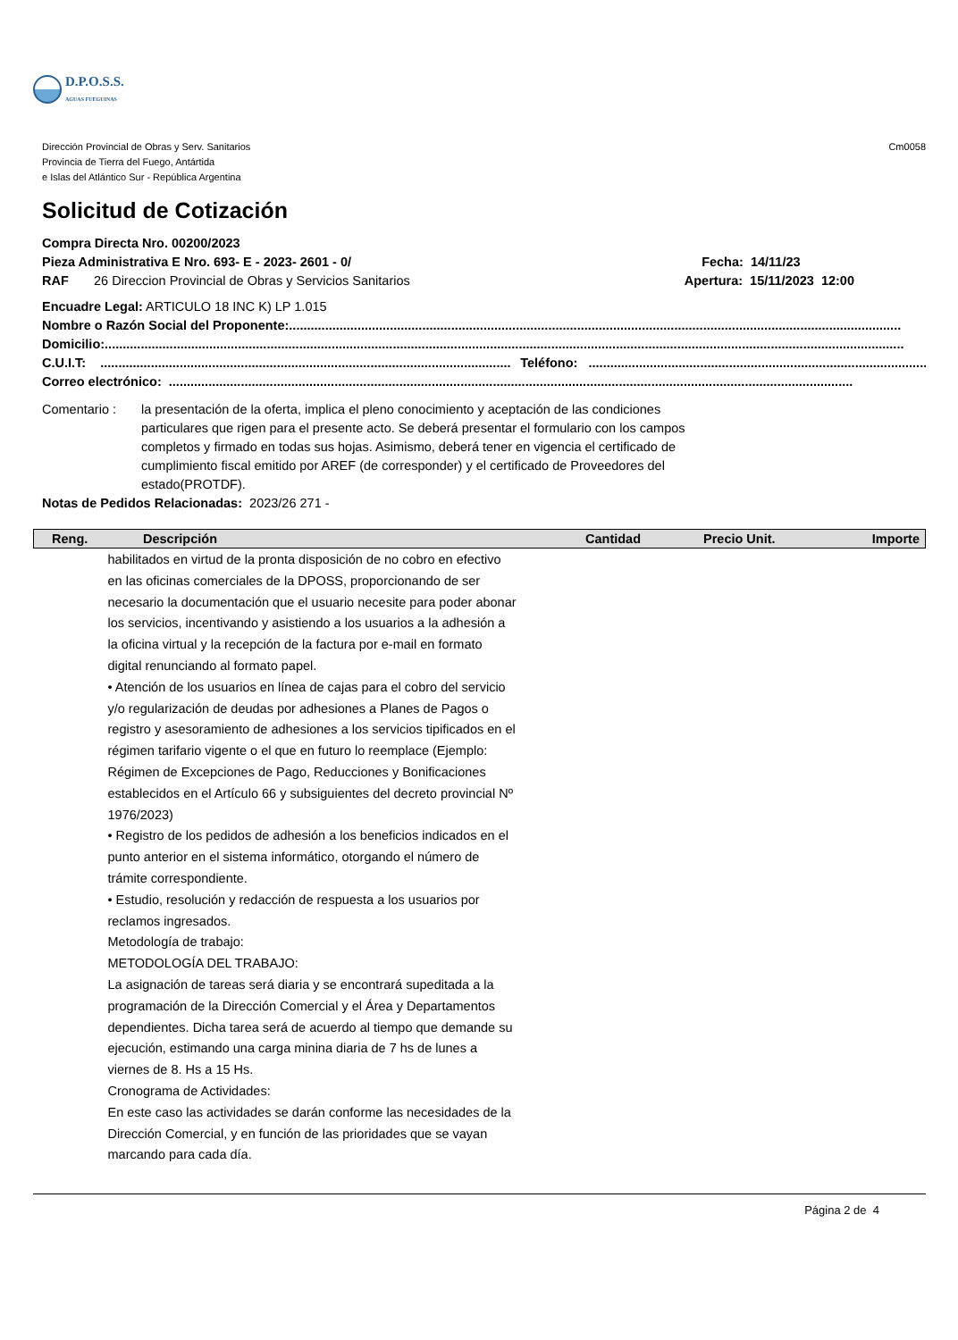D.P.O.S.S.
AGUAS FUEGUINAS
Dirección Provincial de Obras y Serv. Sanitarios
Provincia de Tierra del Fuego, Antártida
e Islas del Atlántico Sur - República Argentina
Cm0058
Solicitud de Cotización
Compra Directa Nro. 00200/2023
Pieza Administrativa E Nro. 693- E - 2023- 2601 - 0/
RAF 26 Direccion Provincial de Obras y Servicios Sanitarios
Fecha: 14/11/23
Apertura: 15/11/2023 12:00
Encuadre Legal: ARTICULO 18 INC K) LP 1.015
Nombre o Razón Social del Proponente: ..........................................................................................................................................................................
Domicilio: ..............................................................................................................................................................................................................................
C.U.I.T: .................................................................................................................. Teléfono: ..................................................................................................................
Correo electrónico: ..............................................................................................................................................................................................
Comentario : la presentación de la oferta, implica el pleno conocimiento y aceptación de las condiciones particulares que rigen para el presente acto. Se deberá presentar el formulario con los campos completos y firmado en todas sus hojas. Asimismo, deberá tener en vigencia el certificado de cumplimiento fiscal emitido por AREF (de corresponder) y el certificado de Proveedores del estado(PROTDF).
Notas de Pedidos Relacionadas: 2023/26 271 -
| Reng. | Descripción | Cantidad | Precio Unit. | Importe |
| --- | --- | --- | --- | --- |
| habilitados en virtud de la pronta disposición de no cobro en efectivo en las oficinas comerciales de la DPOSS, proporcionando de ser necesario la documentación que el usuario necesite para poder abonar los servicios, incentivando y asistiendo a los usuarios a la adhesión a la oficina virtual y la recepción de la factura por e-mail en formato digital renunciando al formato papel. • Atención de los usuarios en línea de cajas para el cobro del servicio y/o regularización de deudas por adhesiones a Planes de Pagos o registro y asesoramiento de adhesiones a los servicios tipificados en el régimen tarifario vigente o el que en futuro lo reemplace (Ejemplo: Régimen de Excepciones de Pago, Reducciones y Bonificaciones establecidos en el Artículo 66 y subsiguientes del decreto provincial Nº 1976/2023) • Registro de los pedidos de adhesión a los beneficios indicados en el punto anterior en el sistema informático, otorgando el número de trámite correspondiente. • Estudio, resolución y redacción de respuesta a los usuarios por reclamos ingresados. Metodología de trabajo: METODOLOGÍA DEL TRABAJO: La asignación de tareas será diaria y se encontrará supeditada a la programación de la Dirección Comercial y el Área y Departamentos dependientes. Dicha tarea será de acuerdo al tiempo que demande su ejecución, estimando una carga minina diaria de 7 hs de lunes a viernes de 8. Hs a 15 Hs. Cronograma de Actividades: En este caso las actividades se darán conforme las necesidades de la Dirección Comercial, y en función de las prioridades que se vayan marcando para cada día. | | | | |
Página 2 de 4